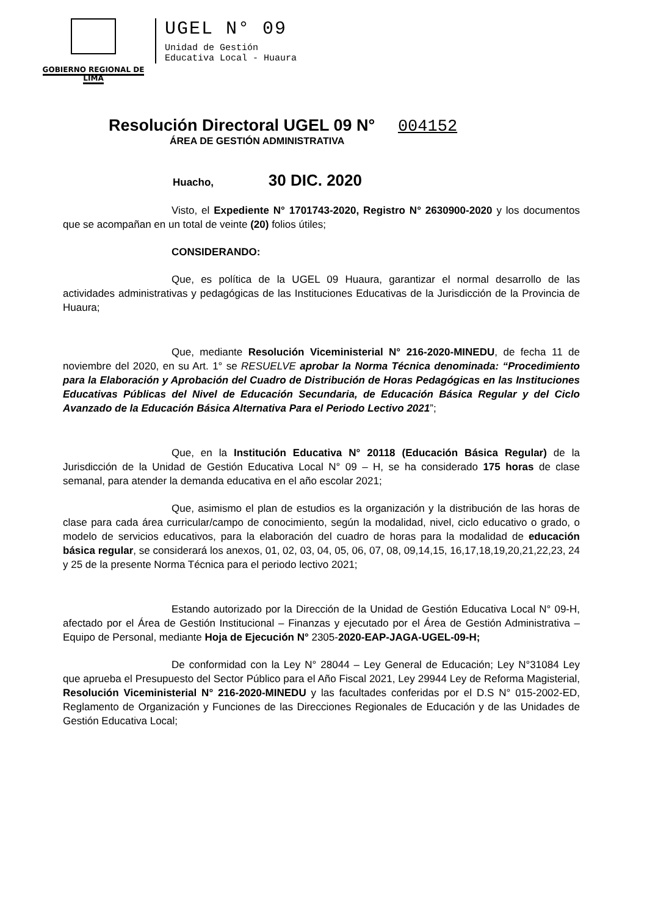GOBIERNO REGIONAL DE LIMA
UGEL N° 09
Unidad de Gestión
Educativa Local - Huaura
Resolución Directoral UGEL 09 N° 004152
ÁREA DE GESTIÓN ADMINISTRATIVA
Huacho, 30 DIC. 2020
Visto, el Expediente N° 1701743-2020, Registro N° 2630900-2020 y los documentos que se acompañan en un total de veinte (20) folios útiles;
CONSIDERANDO:
Que, es política de la UGEL 09 Huaura, garantizar el normal desarrollo de las actividades administrativas y pedagógicas de las Instituciones Educativas de la Jurisdicción de la Provincia de Huaura;
Que, mediante Resolución Viceministerial N° 216-2020-MINEDU, de fecha 11 de noviembre del 2020, en su Art. 1° se RESUELVE aprobar la Norma Técnica denominada: “Procedimiento para la Elaboración y Aprobación del Cuadro de Distribución de Horas Pedagógicas en las Instituciones Educativas Públicas del Nivel de Educación Secundaria, de Educación Básica Regular y del Ciclo Avanzado de la Educación Básica Alternativa Para el Periodo Lectivo 2021”;
Que, en la Institución Educativa N° 20118 (Educación Básica Regular) de la Jurisdicción de la Unidad de Gestión Educativa Local N° 09 – H, se ha considerado 175 horas de clase semanal, para atender la demanda educativa en el año escolar 2021;
Que, asimismo el plan de estudios es la organización y la distribución de las horas de clase para cada área curricular/campo de conocimiento, según la modalidad, nivel, ciclo educativo o grado, o modelo de servicios educativos, para la elaboración del cuadro de horas para la modalidad de educación básica regular, se considerará los anexos, 01, 02, 03, 04, 05, 06, 07, 08, 09,14,15, 16,17,18,19,20,21,22,23, 24 y 25 de la presente Norma Técnica para el periodo lectivo 2021;
Estando autorizado por la Dirección de la Unidad de Gestión Educativa Local N° 09-H, afectado por el Área de Gestión Institucional – Finanzas y ejecutado por el Área de Gestión Administrativa – Equipo de Personal, mediante Hoja de Ejecución N° 2305-2020-EAP-JAGA-UGEL-09-H;
De conformidad con la Ley N° 28044 – Ley General de Educación; Ley N°31084 Ley que aprueba el Presupuesto del Sector Público para el Año Fiscal 2021, Ley 29944 Ley de Reforma Magisterial, Resolución Viceministerial N° 216-2020-MINEDU y las facultades conferidas por el D.S N° 015-2002-ED, Reglamento de Organización y Funciones de las Direcciones Regionales de Educación y de las Unidades de Gestión Educativa Local;